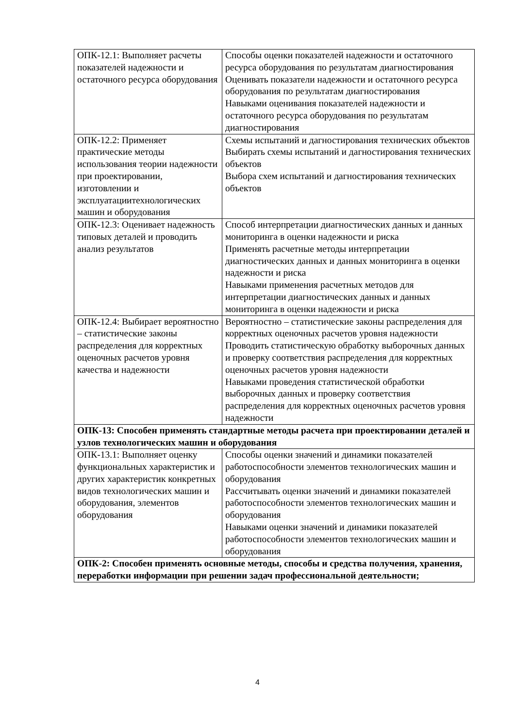| ОПК-12.1: Выполняет расчеты показателей надежности и остаточного ресурса оборудования | Способы оценки показателей надежности и остаточного ресурса оборудования по результатам диагностирования Оценивать показатели надежности и остаточного ресурса оборудования по результатам диагностирования Навыками оценивания показателей надежности и остаточного ресурса оборудования по результатам диагностирования |
| ОПК-12.2: Применяет практические методы использования теории надежности при проектировании, изготовлении и эксплуатациитехнологических машин и оборудования | Схемы испытаний и дагностирования технических объектов Выбирать схемы испытаний и дагностирования технических объектов Выбора схем испытаний и дагностирования технических объектов |
| ОПК-12.3: Оценивает надежность типовых деталей и проводить анализ результатов | Способ интерпретации диагностических данных и данных мониторинга в оценки надежности и риска Применять расчетные методы интерпретации диагностических данных и данных мониторинга в оценки надежности и риска Навыками применения расчетных методов для интерпретации диагностических данных и данных мониторинга в оценки надежности и риска |
| ОПК-12.4: Выбирает вероятностно – статистические законы распределения для корректных оценочных расчетов уровня качества и надежности | Вероятностно – статистические законы распределения для корректных оценочных расчетов уровня надежности Проводить статистическую обработку выборочных данных и проверку соответствия распределения для корректных оценочных расчетов уровня надежности Навыками проведения статистической обработки выборочных данных и проверку соответствия распределения для корректных оценочных расчетов уровня надежности |
| ОПК-13: Способен применять стандартные методы расчета при проектировании деталей и узлов технологических машин и оборудования | |
| ОПК-13.1: Выполняет оценку функциональных характеристик и других характеристик конкретных видов технологических машин и оборудования, элементов оборудования | Способы оценки значений и динамики показателей работоспособности элементов технологических машин и оборудования Рассчитывать оценки значений и динамики показателей работоспособности элементов технологических машин и оборудования Навыками оценки значений и динамики показателей работоспособности элементов технологических машин и оборудования |
| ОПК-2: Способен применять основные методы, способы и средства получения, хранения, переработки информации при решении задач профессиональной деятельности; | |
4